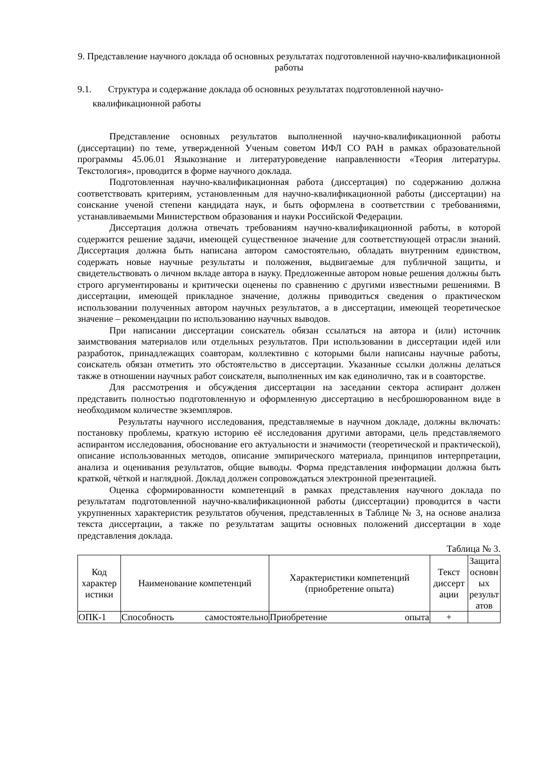9. Представление научного доклада об основных результатах подготовленной научно-квалификационной работы
9.1. Структура и содержание доклада об основных результатах подготовленной научно-квалификационной работы
Представление основных результатов выполненной научно-квалификационной работы (диссертации) по теме, утвержденной Ученым советом ИФЛ СО РАН в рамках образовательной программы 45.06.01 Языкознание и литературоведение направленности «Теория литературы. Текстология», проводится в форме научного доклада.
Подготовленная научно-квалификационная работа (диссертация) по содержанию должна соответствовать критериям, установленным для научно-квалификационной работы (диссертации) на соискание ученой степени кандидата наук, и быть оформлена в соответствии с требованиями, устанавливаемыми Министерством образования и науки Российской Федерации.
Диссертация должна отвечать требованиям научно-квалификационной работы, в которой содержится решение задачи, имеющей существенное значение для соответствующей отрасли знаний. Диссертация должна быть написана автором самостоятельно, обладать внутренним единством, содержать новые научные результаты и положения, выдвигаемые для публичной защиты, и свидетельствовать о личном вкладе автора в науку. Предложенные автором новые решения должны быть строго аргументированы и критически оценены по сравнению с другими известными решениями. В диссертации, имеющей прикладное значение, должны приводиться сведения о практическом использовании полученных автором научных результатов, а в диссертации, имеющей теоретическое значение – рекомендации по использованию научных выводов.
При написании диссертации соискатель обязан ссылаться на автора и (или) источник заимствования материалов или отдельных результатов. При использовании в диссертации идей или разработок, принадлежащих соавторам, коллективно с которыми были написаны научные работы, соискатель обязан отметить это обстоятельство в диссертации. Указанные ссылки должны делаться также в отношении научных работ соискателя, выполненных им как единолично, так и в соавторстве.
Для рассмотрения и обсуждения диссертации на заседании сектора аспирант должен представить полностью подготовленную и оформленную диссертацию в несброшюрованном виде в необходимом количестве экземпляров.
Результаты научного исследования, представляемые в научном докладе, должны включать: постановку проблемы, краткую историю её исследования другими авторами, цель представляемого аспирантом исследования, обоснование его актуальности и значимости (теоретической и практической), описание использованных методов, описание эмпирического материала, принципов интерпретации, анализа и оценивания результатов, общие выводы. Форма представления информации должна быть краткой, чёткой и наглядной. Доклад должен сопровождаться электронной презентацией.
Оценка сформированности компетенций в рамках представления научного доклада по результатам подготовленной научно-квалификационной работы (диссертации) проводится в части укрупненных характеристик результатов обучения, представленных в Таблице № 3, на основе анализа текста диссертации, а также по результатам защиты основных положений диссертации в ходе представления доклада.
Таблица № 3.
| Код характер истики | Наименование компетенций | Характеристики компетенций (приобретение опыта) | Текст диссерт ации | Защита основн ых результ атов |
| --- | --- | --- | --- | --- |
| ОПК-1 | Способность самостоятельно | Приобретение опыта | + | |